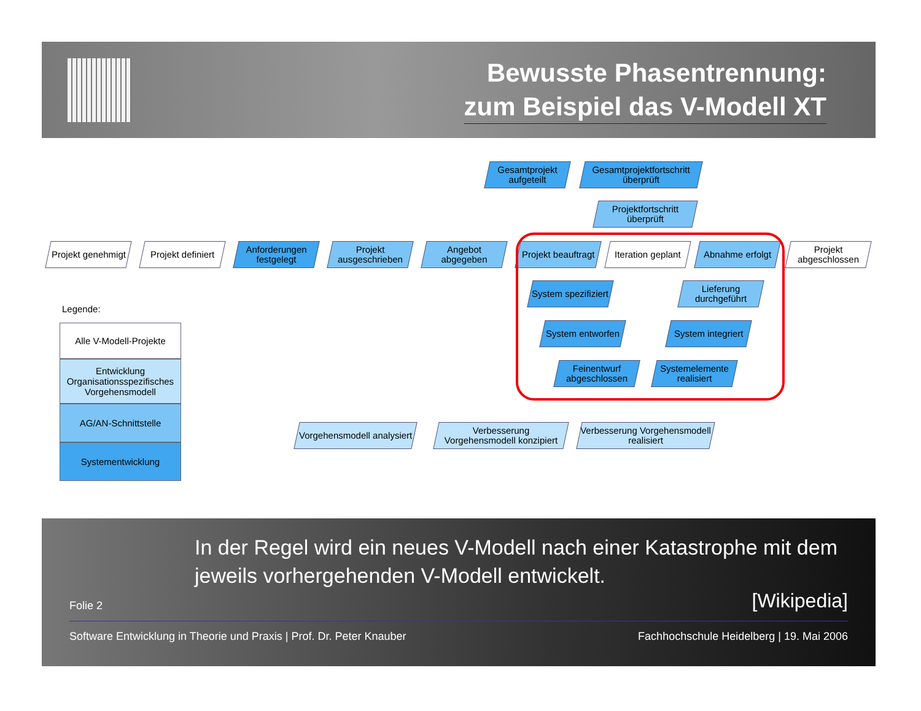Bewusste Phasentrennung:
zum Beispiel das V-Modell XT
Gesamtprojekt aufgeteilt
Gesamtprojektfortschritt überprüft
Projektfortschritt überprüft
Projekt genehmigt
Projekt definiert
Anforderungen festgelegt
Projekt ausgeschrieben
Angebot abgegeben
Projekt beauftragt
Iteration geplant
Abnahme erfolgt
Projekt abgeschlossen
System spezifiziert
Lieferung durchgeführt
System entworfen
System integriert
Feinentwurf abgeschlossen
Systemelemente realisiert
Vorgehensmodell analysiert
Verbesserung Vorgehensmodell konzipiert
Verbesserung Vorgehensmodell realisiert
Legende:
Alle V-Modell-Projekte
Entwicklung Organisationsspezifisches Vorgehensmodell
AG/AN-Schnittstelle
Systementwicklung
In der Regel wird ein neues V-Modell nach einer Katastrophe mit dem jeweils vorhergehenden V-Modell entwickelt.
Folie 2 [Wikipedia]
Software Entwicklung in Theorie und Praxis | Prof. Dr. Peter Knauber Fachhochschule Heidelberg | 19. Mai 2006